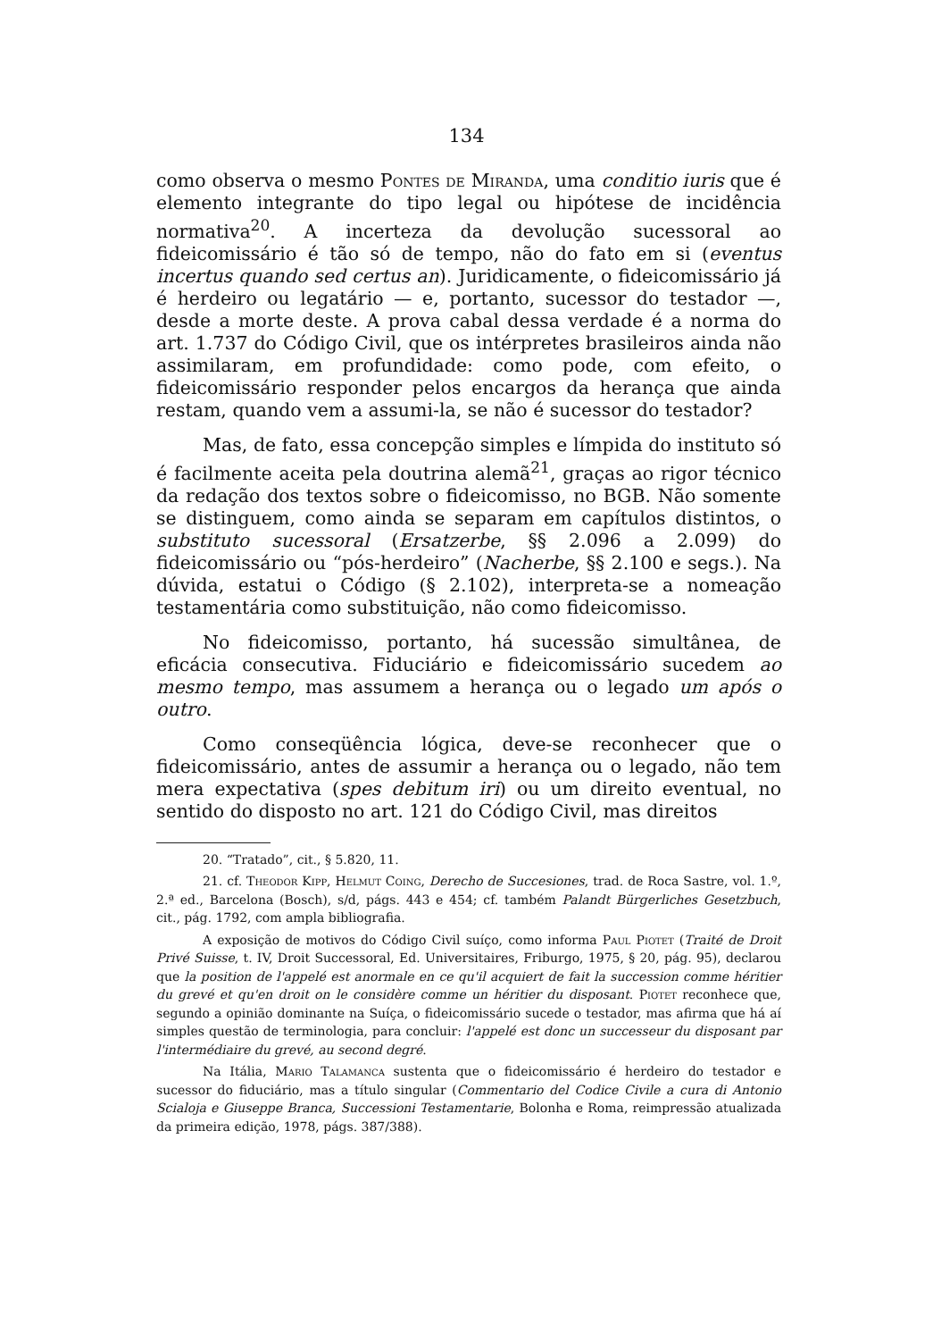134
como observa o mesmo Pontes de Miranda, uma conditio iuris que é elemento integrante do tipo legal ou hipótese de incidência normativa<sup>20</sup>. A incerteza da devolução sucessoral ao fideicomissário é tão só de tempo, não do fato em si (eventus incertus quando sed certus an). Juridicamente, o fideicomissário já é herdeiro ou legatário — e, portanto, sucessor do testador —, desde a morte deste. A prova cabal dessa verdade é a norma do art. 1.737 do Código Civil, que os intérpretes brasileiros ainda não assimilaram, em profundidade: como pode, com efeito, o fideicomissário responder pelos encargos da herança que ainda restam, quando vem a assumi-la, se não é sucessor do testador?
Mas, de fato, essa concepção simples e límpida do instituto só é facilmente aceita pela doutrina alemã<sup>21</sup>, graças ao rigor técnico da redação dos textos sobre o fideicomisso, no BGB. Não somente se distinguem, como ainda se separam em capítulos distintos, o substituto sucessoral (Ersatzerbe, §§ 2.096 a 2.099) do fideicomissário ou “pós-herdeiro” (Nacherbe, §§ 2.100 e segs.). Na dúvida, estatui o Código (§ 2.102), interpreta-se a nomeação testamentária como substituição, não como fideicomisso.
No fideicomisso, portanto, há sucessão simultânea, de eficácia consecutiva. Fiduciário e fideicomissário sucedem ao mesmo tempo, mas assumem a herança ou o legado um após o outro.
Como conseqüência lógica, deve-se reconhecer que o fideicomissário, antes de assumir a herança ou o legado, não tem mera expectativa (spes debitum iri) ou um direito eventual, no sentido do disposto no art. 121 do Código Civil, mas direitos
20. “Tratado”, cit., § 5.820, 11.
21. cf. Theodor Kipp, Helmut Coing, Derecho de Succesiones, trad. de Roca Sastre, vol. 1.º, 2.ª ed., Barcelona (Bosch), s/d, págs. 443 e 454; cf. também Palandt Bürgerliches Gesetzbuch, cit., pág. 1792, com ampla bibliografia.
A exposição de motivos do Código Civil suíço, como informa Paul Piotet (Traité de Droit Privé Suisse, t. IV, Droit Successoral, Ed. Universitaires, Friburgo, 1975, § 20, pág. 95), declarou que la position de l'appelé est anormale en ce qu'il acquiert de fait la succession comme héritier du grevé et qu'en droit on le considère comme un héritier du disposant. Piotet reconhece que, segundo a opinião dominante na Suíça, o fideicomissário sucede o testador, mas afirma que há aí simples questão de terminologia, para concluir: l'appelé est donc un successeur du disposant par l'intermédiaire du grevé, au second degré.
Na Itália, Mario Talamanca sustenta que o fideicomissário é herdeiro do testador e sucessor do fiduciário, mas a título singular (Commentario del Codice Civile a cura di Antonio Scialoja e Giuseppe Branca, Successioni Testamentarie, Bolonha e Roma, reimpressão atualizada da primeira edição, 1978, págs. 387/388).